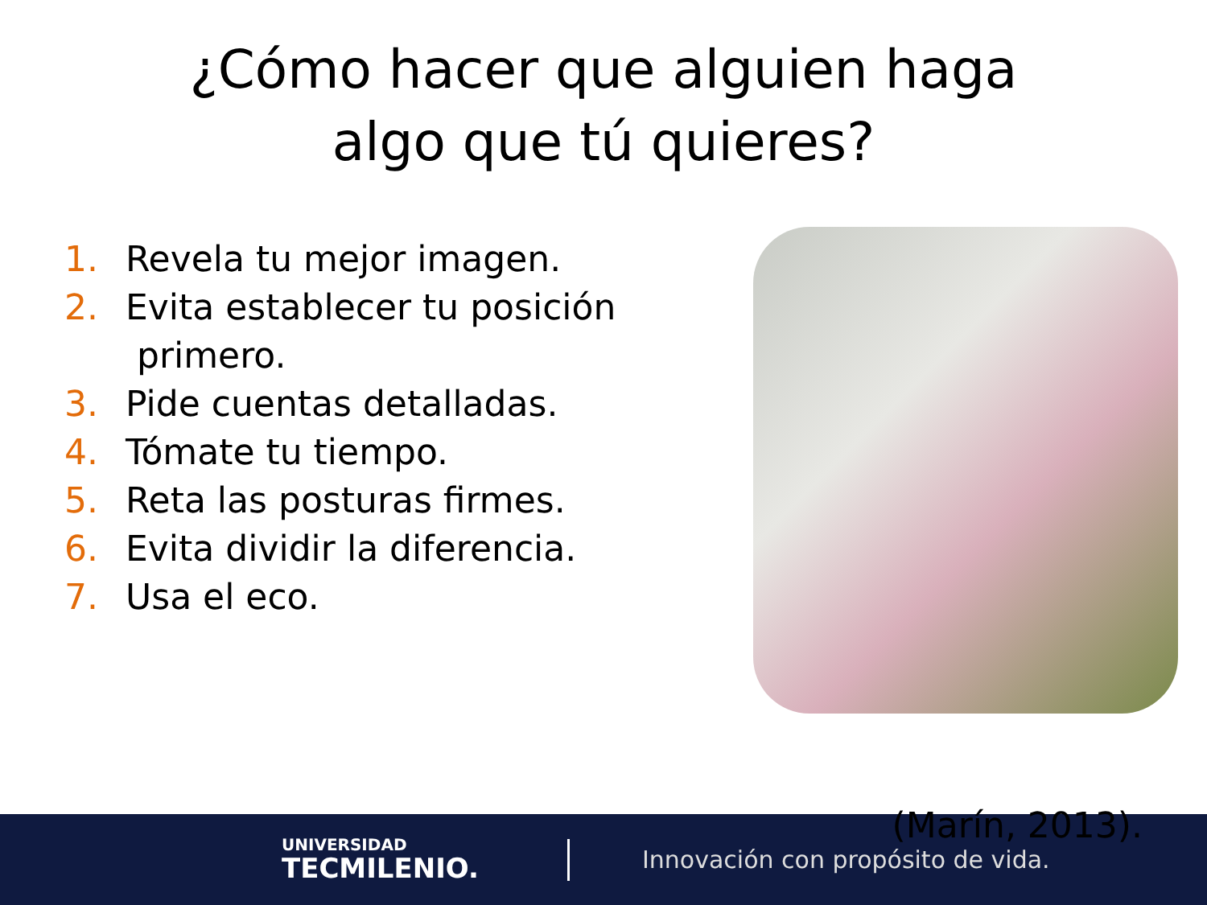¿Cómo hacer que alguien haga
algo que tú quieres?
1. Revela tu mejor imagen.
2. Evita establecer tu posición
primero.
3. Pide cuentas detalladas.
4. Tómate tu tiempo.
5. Reta las posturas firmes.
6. Evita dividir la diferencia.
7. Usa el eco.
UNIVERSIDAD
TECMILENIO.
Innovación con propósito de vida.
(Marín, 2013).